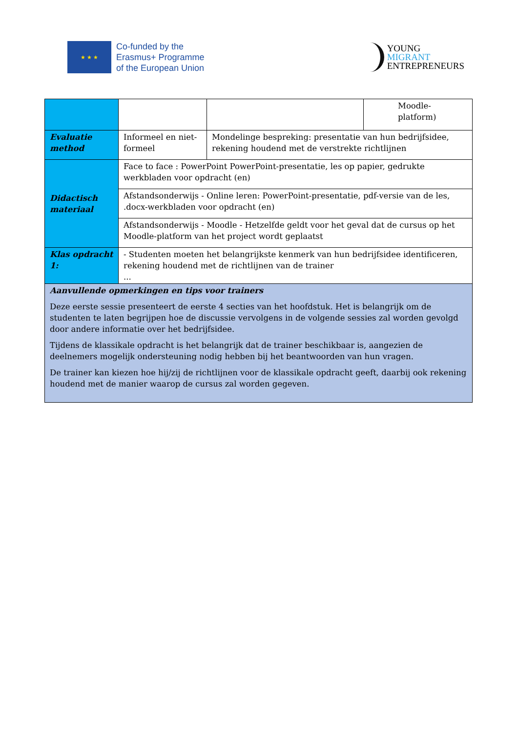★ ★ ★
Co-funded by the
Erasmus+ Programme
of the European Union
YOUNG
MIGRANT
ENTREPRENEURS
| | | | Moodle- platform) |
| Evaluatie method | Informeel en niet-formeel | Mondelinge bespreking: presentatie van hun bedrijfsidee, rekening houdend met de verstrekte richtlijnen | |
| Didactisch materiaal | Face to face : PowerPoint PowerPoint-presentatie, les op papier, gedrukte werkbladen voor opdracht (en) | | |
| | Afstandsonderwijs - Online leren: PowerPoint-presentatie, pdf-versie van de les, .docx-werkbladen voor opdracht (en) | | |
| | Afstandsonderwijs - Moodle - Hetzelfde geldt voor het geval dat de cursus op het Moodle-platform van het project wordt geplaatst | | |
| Klas opdracht 1: | - Studenten moeten het belangrijkste kenmerk van hun bedrijfsidee identificeren, rekening houdend met de richtlijnen van de trainer ... | | |
| Aanvullende opmerkingen en tips voor trainers Deze eerste sessie presenteert de eerste 4 secties van het hoofdstuk. Het is belangrijk om de studenten te laten begrijpen hoe de discussie vervolgens in de volgende sessies zal worden gevolgd door andere informatie over het bedrijfsidee. Tijdens de klassikale opdracht is het belangrijk dat de trainer beschikbaar is, aangezien de deelnemers mogelijk ondersteuning nodig hebben bij het beantwoorden van hun vragen. De trainer kan kiezen hoe hij/zij de richtlijnen voor de klassikale opdracht geeft, daarbij ook rekening houdend met de manier waarop de cursus zal worden gegeven. | | | |